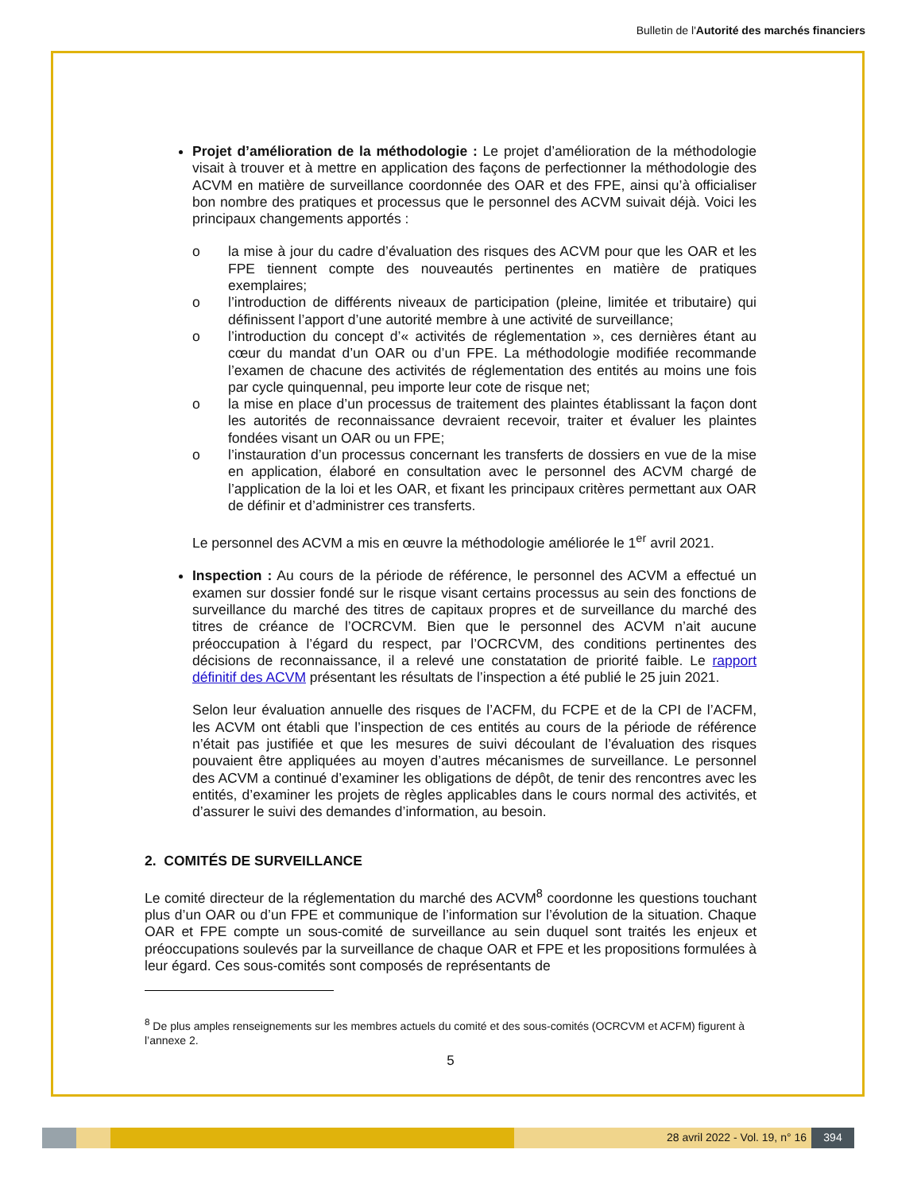Bulletin de l'Autorité des marchés financiers
Projet d’amélioration de la méthodologie : Le projet d’amélioration de la méthodologie visait à trouver et à mettre en application des façons de perfectionner la méthodologie des ACVM en matière de surveillance coordonnée des OAR et des FPE, ainsi qu’à officialiser bon nombre des pratiques et processus que le personnel des ACVM suivait déjà. Voici les principaux changements apportés :
o la mise à jour du cadre d’évaluation des risques des ACVM pour que les OAR et les FPE tiennent compte des nouveautés pertinentes en matière de pratiques exemplaires;
o l’introduction de différents niveaux de participation (pleine, limitée et tributaire) qui définissent l’apport d’une autorité membre à une activité de surveillance;
o l’introduction du concept d’« activités de réglementation », ces dernières étant au cœur du mandat d’un OAR ou d’un FPE. La méthodologie modifiée recommande l’examen de chacune des activités de réglementation des entités au moins une fois par cycle quinquennal, peu importe leur cote de risque net;
o la mise en place d’un processus de traitement des plaintes établissant la façon dont les autorités de reconnaissance devraient recevoir, traiter et évaluer les plaintes fondées visant un OAR ou un FPE;
o l’instauration d’un processus concernant les transferts de dossiers en vue de la mise en application, élaboré en consultation avec le personnel des ACVM chargé de l’application de la loi et les OAR, et fixant les principaux critères permettant aux OAR de définir et d’administrer ces transferts.
Le personnel des ACVM a mis en œuvre la méthodologie améliorée le 1<sup>er</sup> avril 2021.
Inspection : Au cours de la période de référence, le personnel des ACVM a effectué un examen sur dossier fondé sur le risque visant certains processus au sein des fonctions de surveillance du marché des titres de capitaux propres et de surveillance du marché des titres de créance de l’OCRCVM. Bien que le personnel des ACVM n’ait aucune préoccupation à l’égard du respect, par l’OCRCVM, des conditions pertinentes des décisions de reconnaissance, il a relevé une constatation de priorité faible. Le rapport définitif des ACVM présentant les résultats de l’inspection a été publié le 25 juin 2021.
Selon leur évaluation annuelle des risques de l’ACFM, du FCPE et de la CPI de l’ACFM, les ACVM ont établi que l’inspection de ces entités au cours de la période de référence n’était pas justifiée et que les mesures de suivi découlant de l’évaluation des risques pouvaient être appliquées au moyen d’autres mécanismes de surveillance. Le personnel des ACVM a continué d’examiner les obligations de dépôt, de tenir des rencontres avec les entités, d’examiner les projets de règles applicables dans le cours normal des activités, et d’assurer le suivi des demandes d’information, au besoin.
2. COMITÉS DE SURVEILLANCE
Le comité directeur de la réglementation du marché des ACVM<sup>8</sup> coordonne les questions touchant plus d’un OAR ou d’un FPE et communique de l’information sur l’évolution de la situation. Chaque OAR et FPE compte un sous-comité de surveillance au sein duquel sont traités les enjeux et préoccupations soulevés par la surveillance de chaque OAR et FPE et les propositions formulées à leur égard. Ces sous-comités sont composés de représentants de
<sup>8</sup> De plus amples renseignements sur les membres actuels du comité et des sous-comités (OCRCVM et ACFM) figurent à l’annexe 2.
5
28 avril 2022 - Vol. 19, n° 16 394